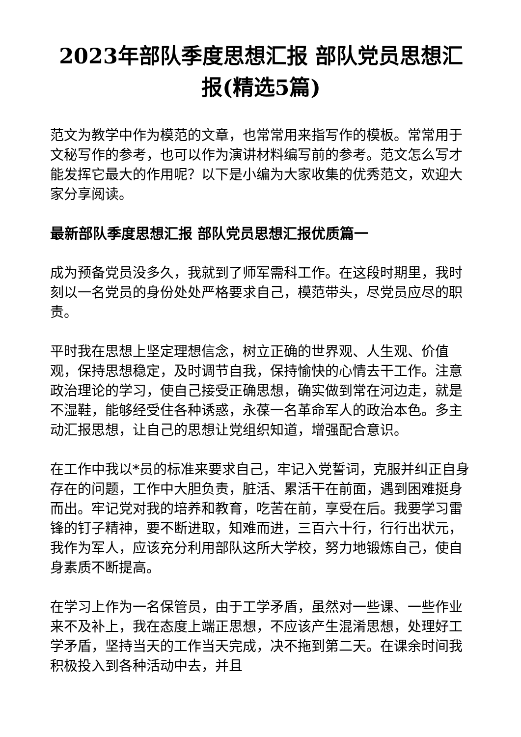2023年部队季度思想汇报 部队党员思想汇报(精选5篇)
范文为教学中作为模范的文章，也常常用来指写作的模板。常常用于文秘写作的参考，也可以作为演讲材料编写前的参考。范文怎么写才能发挥它最大的作用呢？以下是小编为大家收集的优秀范文，欢迎大家分享阅读。
最新部队季度思想汇报 部队党员思想汇报优质篇一
成为预备党员没多久，我就到了师军需科工作。在这段时期里，我时刻以一名党员的身份处处严格要求自己，模范带头，尽党员应尽的职责。
平时我在思想上坚定理想信念，树立正确的世界观、人生观、价值观，保持思想稳定，及时调节自我，保持愉快的心情去干工作。注意政治理论的学习，使自己接受正确思想，确实做到常在河边走，就是不湿鞋，能够经受住各种诱惑，永葆一名革命军人的政治本色。多主动汇报思想，让自己的思想让党组织知道，增强配合意识。
在工作中我以*员的标准来要求自己，牢记入党誓词，克服并纠正自身存在的问题，工作中大胆负责，脏活、累活干在前面，遇到困难挺身而出。牢记党对我的培养和教育，吃苦在前，享受在后。我要学习雷锋的钉子精神，要不断进取，知难而进，三百六十行，行行出状元，我作为军人，应该充分利用部队这所大学校，努力地锻炼自己，使自身素质不断提高。
在学习上作为一名保管员，由于工学矛盾，虽然对一些课、一些作业来不及补上，我在态度上端正思想，不应该产生混淆思想，处理好工学矛盾，坚持当天的工作当天完成，决不拖到第二天。在课余时间我积极投入到各种活动中去，并且